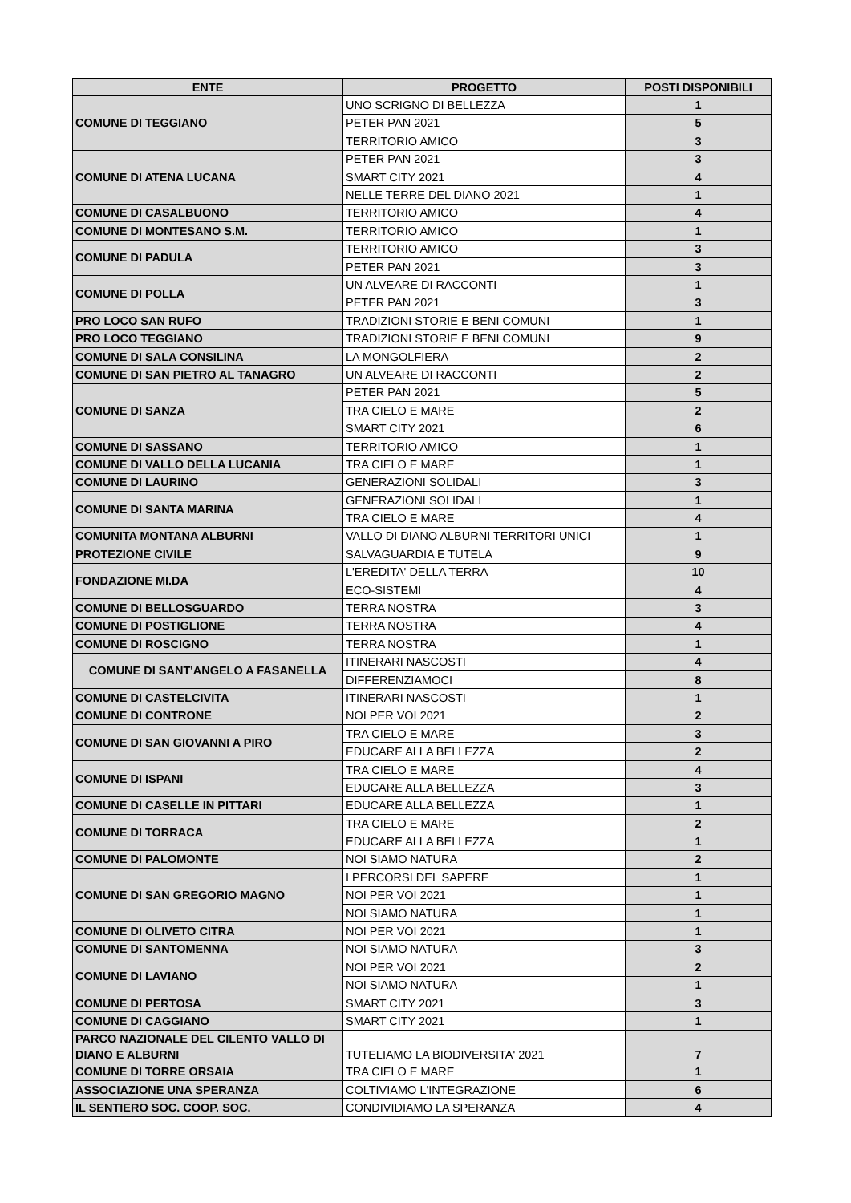| ENTE | PROGETTO | POSTI DISPONIBILI |
| --- | --- | --- |
| COMUNE DI TEGGIANO | UNO SCRIGNO DI BELLEZZA | 1 |
| | PETER PAN 2021 | 5 |
| | TERRITORIO AMICO | 3 |
| COMUNE DI ATENA LUCANA | PETER PAN 2021 | 3 |
| | SMART CITY 2021 | 4 |
| | NELLE TERRE DEL DIANO 2021 | 1 |
| COMUNE DI CASALBUONO | TERRITORIO AMICO | 4 |
| COMUNE DI MONTESANO S.M. | TERRITORIO AMICO | 1 |
| COMUNE DI PADULA | TERRITORIO AMICO | 3 |
| | PETER PAN 2021 | 3 |
| COMUNE DI POLLA | UN ALVEARE DI RACCONTI | 1 |
| | PETER PAN 2021 | 3 |
| PRO LOCO SAN RUFO | TRADIZIONI STORIE E BENI COMUNI | 1 |
| PRO LOCO TEGGIANO | TRADIZIONI STORIE E BENI COMUNI | 9 |
| COMUNE DI SALA CONSILINA | LA MONGOLFIERA | 2 |
| COMUNE DI SAN PIETRO AL TANAGRO | UN ALVEARE DI RACCONTI | 2 |
| COMUNE DI SANZA | PETER PAN 2021 | 5 |
| | TRA CIELO E MARE | 2 |
| | SMART CITY 2021 | 6 |
| COMUNE DI SASSANO | TERRITORIO AMICO | 1 |
| COMUNE DI VALLO DELLA LUCANIA | TRA CIELO E MARE | 1 |
| COMUNE DI LAURINO | GENERAZIONI SOLIDALI | 3 |
| COMUNE DI SANTA MARINA | GENERAZIONI SOLIDALI | 1 |
| | TRA CIELO E MARE | 4 |
| COMUNITA MONTANA ALBURNI | VALLO DI DIANO ALBURNI TERRITORI UNICI | 1 |
| PROTEZIONE CIVILE | SALVAGUARDIA E TUTELA | 9 |
| FONDAZIONE MI.DA | L'EREDITA' DELLA TERRA | 10 |
| | ECO-SISTEMI | 4 |
| COMUNE DI BELLOSGUARDO | TERRA NOSTRA | 3 |
| COMUNE DI POSTIGLIONE | TERRA NOSTRA | 4 |
| COMUNE DI ROSCIGNO | TERRA NOSTRA | 1 |
| COMUNE DI SANT'ANGELO A FASANELLA | ITINERARI NASCOSTI | 4 |
| | DIFFERENZIAMOCI | 8 |
| COMUNE DI CASTELCIVITA | ITINERARI NASCOSTI | 1 |
| COMUNE DI CONTRONE | NOI PER VOI 2021 | 2 |
| COMUNE DI SAN GIOVANNI A PIRO | TRA CIELO E MARE | 3 |
| | EDUCARE ALLA BELLEZZA | 2 |
| COMUNE DI ISPANI | TRA CIELO E MARE | 4 |
| | EDUCARE ALLA BELLEZZA | 3 |
| COMUNE DI CASELLE IN PITTARI | EDUCARE ALLA BELLEZZA | 1 |
| COMUNE DI TORRACA | TRA CIELO E MARE | 2 |
| | EDUCARE ALLA BELLEZZA | 1 |
| COMUNE DI PALOMONTE | NOI SIAMO NATURA | 2 |
| COMUNE DI SAN GREGORIO MAGNO | I PERCORSI DEL SAPERE | 1 |
| | NOI PER VOI 2021 | 1 |
| | NOI SIAMO NATURA | 1 |
| COMUNE DI OLIVETO CITRA | NOI PER VOI 2021 | 1 |
| COMUNE DI SANTOMENNA | NOI SIAMO NATURA | 3 |
| COMUNE DI LAVIANO | NOI PER VOI 2021 | 2 |
| | NOI SIAMO NATURA | 1 |
| COMUNE DI PERTOSA | SMART CITY 2021 | 3 |
| COMUNE DI CAGGIANO | SMART CITY 2021 | 1 |
| PARCO NAZIONALE DEL CILENTO VALLO DI DIANO E ALBURNI | TUTELIAMO LA BIODIVERSITA' 2021 | 7 |
| COMUNE DI TORRE ORSAIA | TRA CIELO E MARE | 1 |
| ASSOCIAZIONE UNA SPERANZA | COLTIVIAMO L'INTEGRAZIONE | 6 |
| IL SENTIERO SOC. COOP. SOC. | CONDIVIDIAMO LA SPERANZA | 4 |